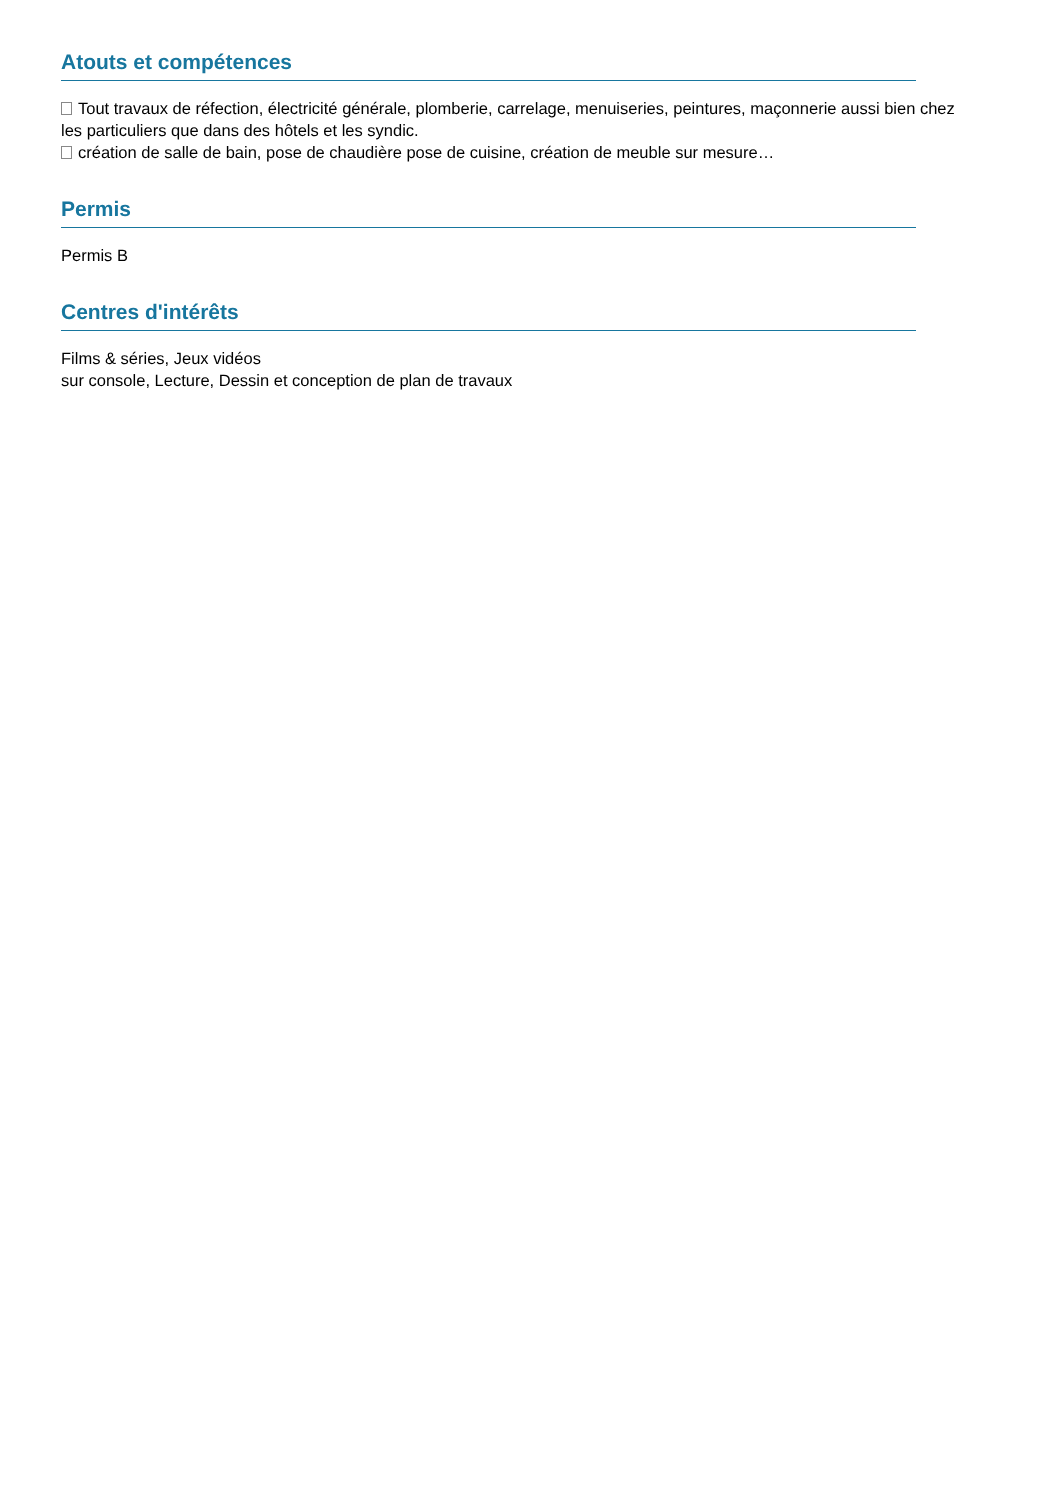Atouts et compétences
Tout travaux de réfection, électricité générale, plomberie, carrelage, menuiseries, peintures, maçonnerie aussi bien chez les particuliers que dans des hôtels et les syndic.
création de salle de bain, pose de chaudière pose de cuisine, création de meuble sur mesure…
Permis
Permis B
Centres d'intérêts
Films & séries, Jeux vidéos
sur console, Lecture, Dessin et conception de plan de travaux